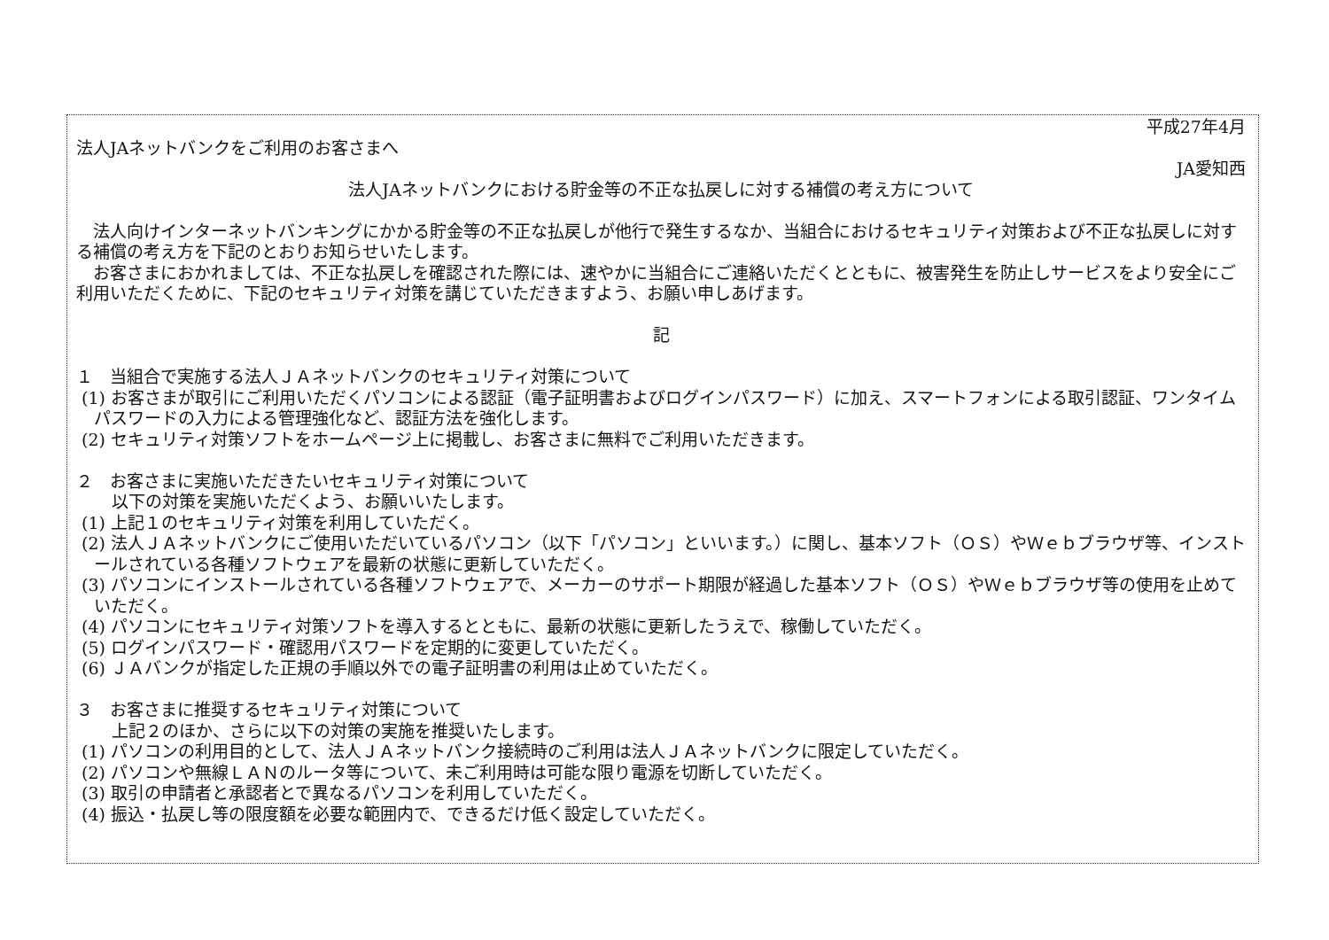平成27年4月
法人JAネットバンクをご利用のお客さまへ
JA愛知西
法人JAネットバンクにおける貯金等の不正な払戻しに対する補償の考え方について
　法人向けインターネットバンキングにかかる貯金等の不正な払戻しが他行で発生するなか、当組合におけるセキュリティ対策および不正な払戻しに対する補償の考え方を下記のとおりお知らせいたします。
　お客さまにおかれましては、不正な払戻しを確認された際には、速やかに当組合にご連絡いただくとともに、被害発生を防止しサービスをより安全にご利用いただくために、下記のセキュリティ対策を講じていただきますよう、お願い申しあげます。
記
１　当組合で実施する法人ＪＡネットバンクのセキュリティ対策について
(1) お客さまが取引にご利用いただくパソコンによる認証（電子証明書およびログインパスワード）に加え、スマートフォンによる取引認証、ワンタイムパスワードの入力による管理強化など、認証方法を強化します。
(2) セキュリティ対策ソフトをホームページ上に掲載し、お客さまに無料でご利用いただきます。
２　お客さまに実施いただきたいセキュリティ対策について
以下の対策を実施いただくよう、お願いいたします。
(1) 上記１のセキュリティ対策を利用していただく。
(2) 法人ＪＡネットバンクにご使用いただいているパソコン（以下「パソコン」といいます。）に関し、基本ソフト（ＯＳ）やＷｅｂブラウザ等、インストールされている各種ソフトウェアを最新の状態に更新していただく。
(3) パソコンにインストールされている各種ソフトウェアで、メーカーのサポート期限が経過した基本ソフト（ＯＳ）やＷｅｂブラウザ等の使用を止めていただく。
(4) パソコンにセキュリティ対策ソフトを導入するとともに、最新の状態に更新したうえで、稼働していただく。
(5) ログインパスワード・確認用パスワードを定期的に変更していただく。
(6) ＪＡバンクが指定した正規の手順以外での電子証明書の利用は止めていただく。
３　お客さまに推奨するセキュリティ対策について
上記２のほか、さらに以下の対策の実施を推奨いたします。
(1) パソコンの利用目的として、法人ＪＡネットバンク接続時のご利用は法人ＪＡネットバンクに限定していただく。
(2) パソコンや無線ＬＡＮのルータ等について、未ご利用時は可能な限り電源を切断していただく。
(3) 取引の申請者と承認者とで異なるパソコンを利用していただく。
(4) 振込・払戻し等の限度額を必要な範囲内で、できるだけ低く設定していただく。